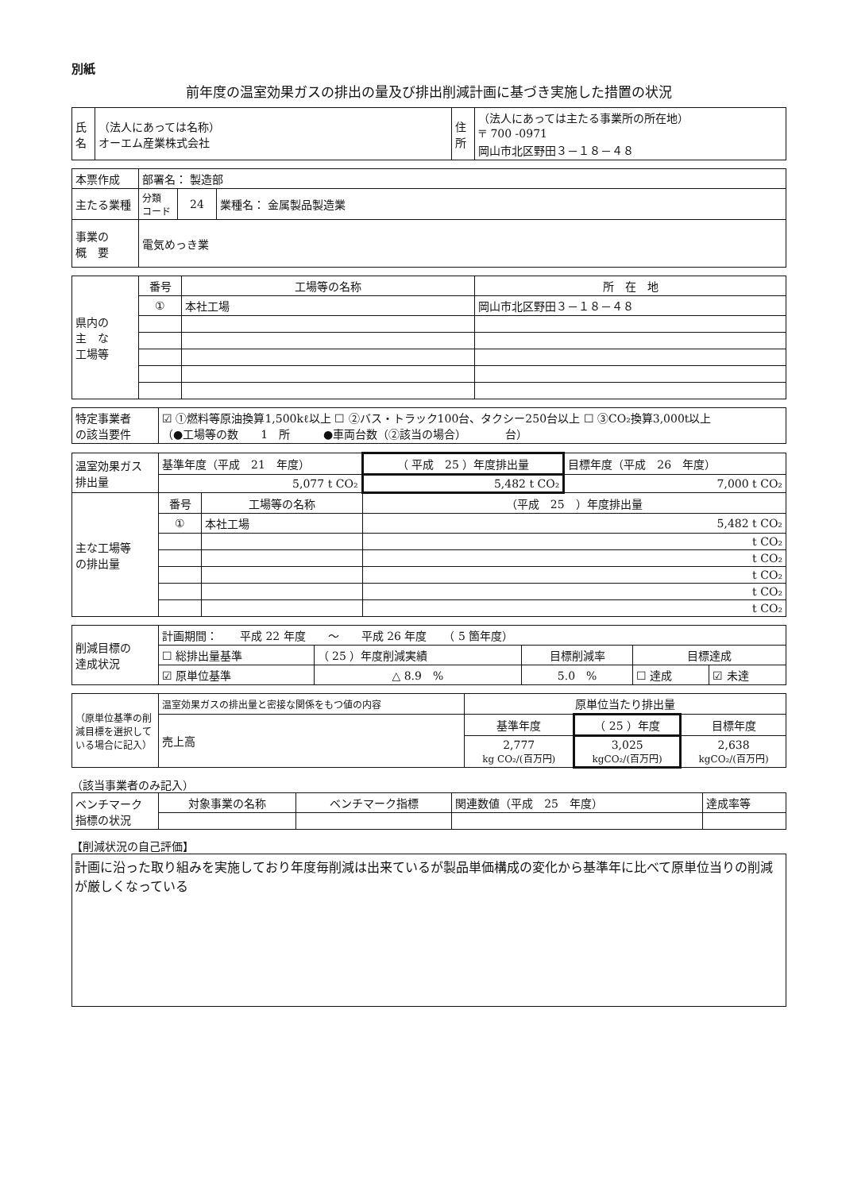別紙
前年度の温室効果ガスの排出の量及び排出削減計画に基づき実施した措置の状況
| 氏 名 | （法人にあっては名称） オーエム産業株式会社 | 住 所 | （法人にあっては主たる事業所の所在地） 〒 700 -0971 岡山市北区野田３－１８－４８ |
| 本票作成 | 部署名： 製造部 | | |
| 主たる業種 | 分類 コード | 24 | 業種名： 金属製品製造業 |
| 事業の 概 要 | 電気めっき業 | | |
| 県内の 主 な 工場等 | 番号 | 工場等の名称 | 所 在 地 |
| | ① | 本社工場 | 岡山市北区野田３－１８－４８ |
| 特定事業者 の該当要件 | ☑ ①燃料等原油換算1,500kℓ以上 ☐ ②バス・トラック100台、タクシー250台以上 ☐ ③CO₂換算3,000t以上 （●工場等の数 1 所 ●車両台数（②該当の場合） 台） |
| 温室効果ガス 排出量 | 基準年度（平成 21 年度） | | （ 平成 25 ）年度排出量 | 目標年度（平成 26 年度） |
| | 5,077 t CO₂ | | 5,482 t CO₂ | 7,000 t CO₂ |
| 主な工場等 の排出量 | 番号 | 工場等の名称 | （平成 25 ）年度排出量 | |
| | ① | 本社工場 | 5,482 t CO₂ | |
| | | | t CO₂ | |
| | | | t CO₂ | |
| | | | t CO₂ | |
| | | | t CO₂ | |
| | | | t CO₂ | |
| 削減目標の 達成状況 | 計画期間： 平成 22 年度 ～ 平成 26 年度 （ 5 箇年度） | | | | |
| | ☐ 総排出量基準 | （ 25 ）年度削減実績 | 目標削減率 | 目標達成 | |
| | ☑ 原単位基準 | △ 8.9 % | 5.0 % | ☐ 達成 | ☑ 未達 |
| （原単位基準の削減目標を選択している場合に記入） | 温室効果ガスの排出量と密接な関係をもつ値の内容 | 原単位当たり排出量 | | |
| | 売上高 | 基準年度 | （ 25 ）年度 | 目標年度 |
| | | 2,777 kg CO₂/(百万円) | 3,025 kgCO₂/(百万円) | 2,638 kgCO₂/(百万円) |
（該当事業者のみ記入）
| ベンチマーク 指標の状況 | 対象事業の名称 | ベンチマーク指標 | 関連数値（平成 25 年度） | 達成率等 |
【削減状況の自己評価】
計画に沿った取り組みを実施しており年度毎削減は出来ているが製品単価構成の変化から基準年に比べて原単位当りの削減が厳しくなっている